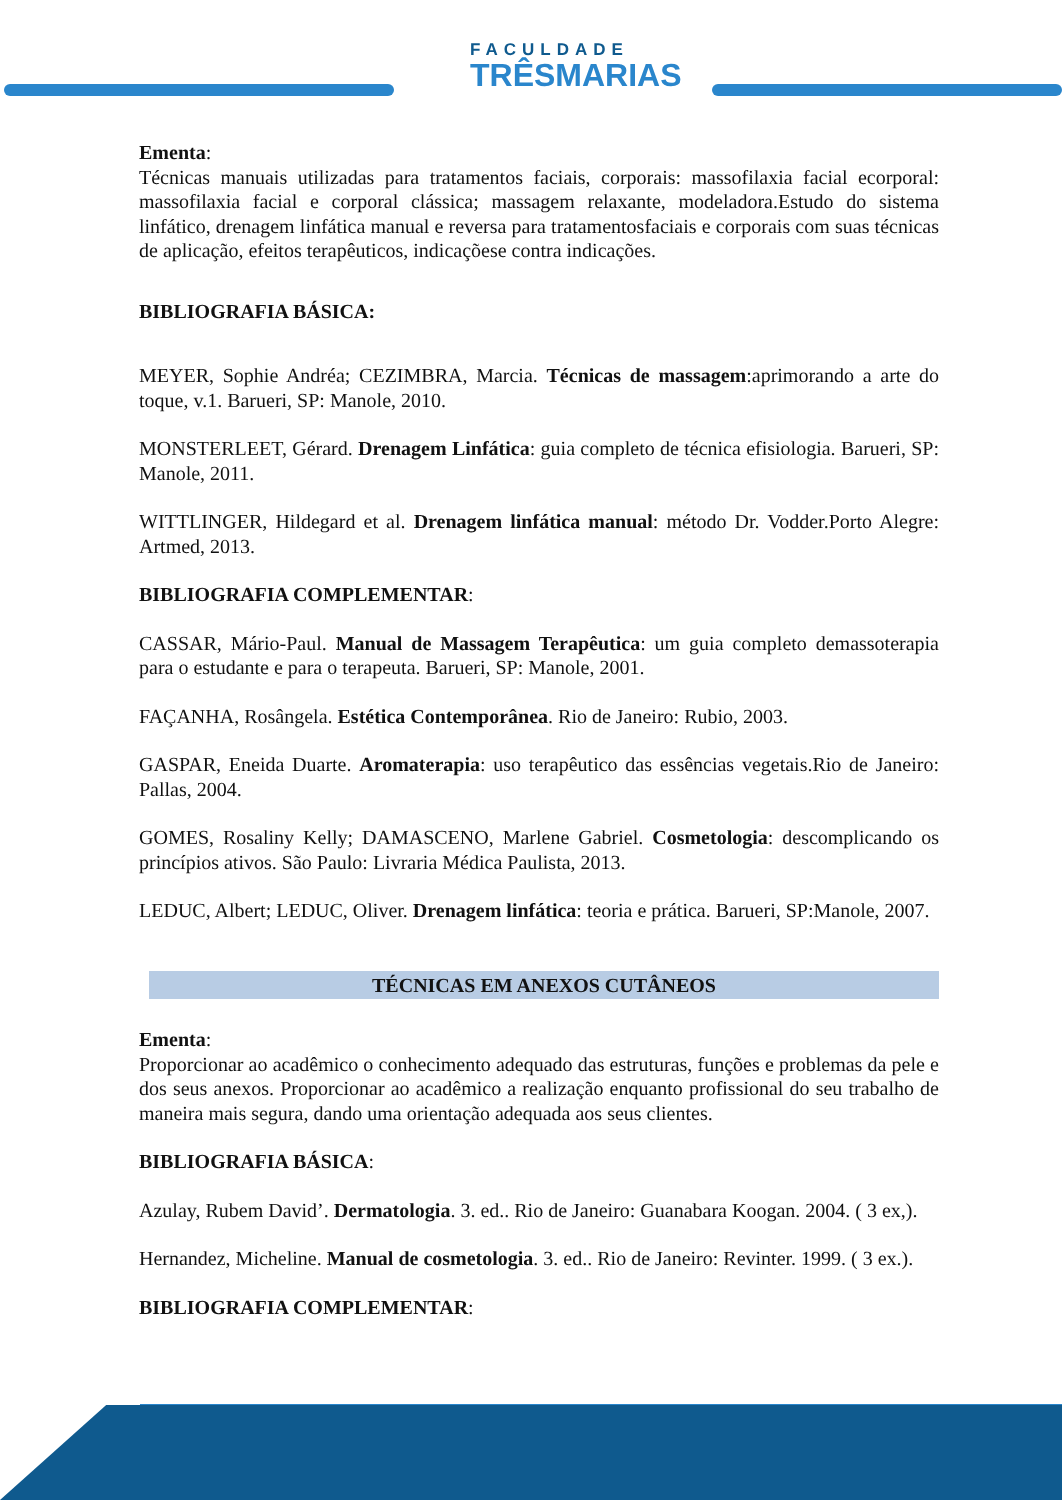FACULDADE
TRÊSMARIAS
Ementa:
Técnicas manuais utilizadas para tratamentos faciais, corporais: massofilaxia facial ecorporal: massofilaxia facial e corporal clássica; massagem relaxante, modeladora.Estudo do sistema linfático, drenagem linfática manual e reversa para tratamentosfaciais e corporais com suas técnicas de aplicação, efeitos terapêuticos, indicaçõese contra indicações.
BIBLIOGRAFIA BÁSICA:
MEYER, Sophie Andréa; CEZIMBRA, Marcia. Técnicas de massagem:aprimorando a arte do toque, v.1. Barueri, SP: Manole, 2010.
MONSTERLEET, Gérard. Drenagem Linfática: guia completo de técnica efisiologia. Barueri, SP: Manole, 2011.
WITTLINGER, Hildegard et al. Drenagem linfática manual: método Dr. Vodder.Porto Alegre: Artmed, 2013.
BIBLIOGRAFIA COMPLEMENTAR:
CASSAR, Mário-Paul. Manual de Massagem Terapêutica: um guia completo demassoterapia para o estudante e para o terapeuta. Barueri, SP: Manole, 2001.
FAÇANHA, Rosângela. Estética Contemporânea. Rio de Janeiro: Rubio, 2003.
GASPAR, Eneida Duarte. Aromaterapia: uso terapêutico das essências vegetais.Rio de Janeiro: Pallas, 2004.
GOMES, Rosaliny Kelly; DAMASCENO, Marlene Gabriel. Cosmetologia: descomplicando os princípios ativos. São Paulo: Livraria Médica Paulista, 2013.
LEDUC, Albert; LEDUC, Oliver. Drenagem linfática: teoria e prática. Barueri, SP:Manole, 2007.
TÉCNICAS EM ANEXOS CUTÂNEOS
Ementa:
Proporcionar ao acadêmico o conhecimento adequado das estruturas, funções e problemas da pele e dos seus anexos. Proporcionar ao acadêmico a realização enquanto profissional do seu trabalho de maneira mais segura, dando uma orientação adequada aos seus clientes.
BIBLIOGRAFIA BÁSICA:
Azulay, Rubem David’. Dermatologia. 3. ed.. Rio de Janeiro: Guanabara Koogan. 2004. ( 3 ex,).
Hernandez, Micheline. Manual de cosmetologia. 3. ed.. Rio de Janeiro: Revinter. 1999. ( 3 ex.).
BIBLIOGRAFIA COMPLEMENTAR: